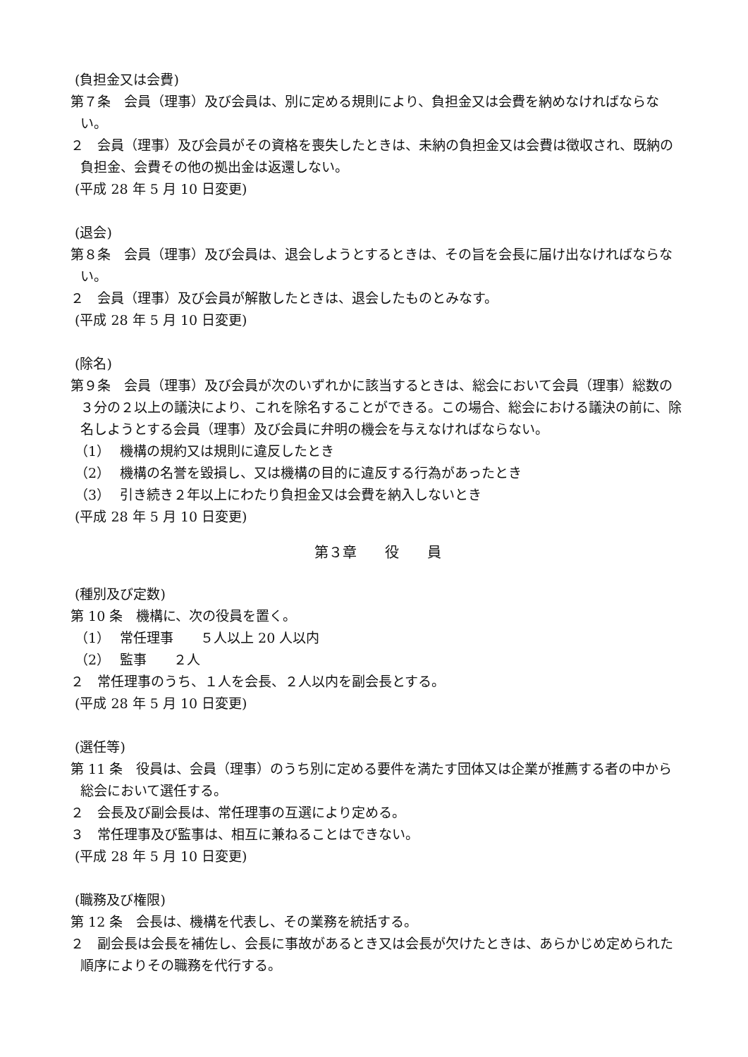(負担金又は会費)
第７条　会員（理事）及び会員は、別に定める規則により、負担金又は会費を納めなければならない。
２　会員（理事）及び会員がその資格を喪失したときは、未納の負担金又は会費は徴収され、既納の負担金、会費その他の拠出金は返還しない。
(平成 28 年 5 月 10 日変更)
(退会)
第８条　会員（理事）及び会員は、退会しようとするときは、その旨を会長に届け出なければならない。
２　会員（理事）及び会員が解散したときは、退会したものとみなす。
(平成 28 年 5 月 10 日変更)
(除名)
第９条　会員（理事）及び会員が次のいずれかに該当するときは、総会において会員（理事）総数の３分の２以上の議決により、これを除名することができる。この場合、総会における議決の前に、除名しようとする会員（理事）及び会員に弁明の機会を与えなければならない。
（1） 機構の規約又は規則に違反したとき
（2） 機構の名誉を毀損し、又は機構の目的に違反する行為があったとき
（3） 引き続き２年以上にわたり負担金又は会費を納入しないとき
(平成 28 年 5 月 10 日変更)
第３章　　役　　員
(種別及び定数)
第 10 条　機構に、次の役員を置く。
（1） 常任理事　　５人以上 20 人以内
（2） 監事　　２人
２　常任理事のうち、１人を会長、２人以内を副会長とする。
(平成 28 年 5 月 10 日変更)
(選任等)
第 11 条　役員は、会員（理事）のうち別に定める要件を満たす団体又は企業が推薦する者の中から総会において選任する。
２　会長及び副会長は、常任理事の互選により定める。
３　常任理事及び監事は、相互に兼ねることはできない。
(平成 28 年 5 月 10 日変更)
(職務及び権限)
第 12 条　会長は、機構を代表し、その業務を統括する。
２　副会長は会長を補佐し、会長に事故があるとき又は会長が欠けたときは、あらかじめ定められた順序によりその職務を代行する。